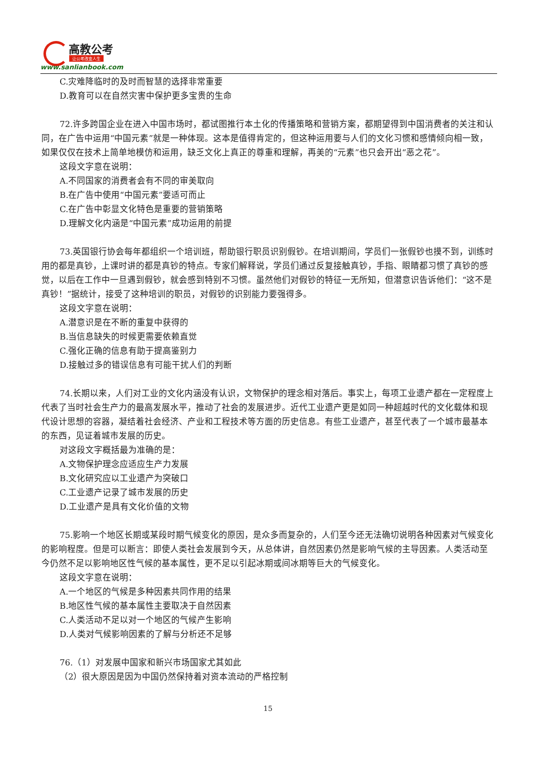高教公考
让公考改变人生
www.sanlianbook.com
C.灾难降临时的及时而智慧的选择非常重要
D.教育可以在自然灾害中保护更多宝贵的生命
72.许多跨国企业在进入中国市场时，都试图推行本土化的传播策略和营销方案，都期望得到中国消费者的关注和认同，在广告中运用“中国元素”就是一种体现。这本是值得肯定的，但这种运用要与人们的文化习惯和感情倾向相一致，如果仅仅在技术上简单地模仿和运用，缺乏文化上真正的尊重和理解，再美的“元素”也只会开出“恶之花”。
这段文字意在说明：
A.不同国家的消费者会有不同的审美取向
B.在广告中使用“中国元素”要适可而止
C.在广告中彰显文化特色是重要的营销策略
D.理解文化内涵是“中国元素”成功运用的前提
73.英国银行协会每年都组织一个培训班，帮助银行职员识别假钞。在培训期间，学员们一张假钞也摸不到，训练时用的都是真钞，上课时讲的都是真钞的特点。专家们解释说，学员们通过反复接触真钞，手指、眼睛都习惯了真钞的感觉，以后在工作中一旦遇到假钞，就会感到特别不习惯。虽然他们对假钞的特征一无所知，但潜意识告诉他们：“这不是真钞！”据统计，接受了这种培训的职员，对假钞的识别能力要强得多。
这段文字意在说明：
A.潜意识是在不断的重复中获得的
B.当信息缺失的时候更需要依赖直觉
C.强化正确的信息有助于提高鉴别力
D.接触过多的错误信息有可能干扰人们的判断
74.长期以来，人们对工业的文化内涵没有认识，文物保护的理念相对落后。事实上，每项工业遗产都在一定程度上代表了当时社会生产力的最高发展水平，推动了社会的发展进步。近代工业遗产更是如同一种超越时代的文化载体和现代设计思想的容器，凝结着社会经济、产业和工程技术等方面的历史信息。有些工业遗产，甚至代表了一个城市最基本的东西，见证着城市发展的历史。
对这段文字概括最为准确的是：
A.文物保护理念应适应生产力发展
B.文化研究应以工业遗产为突破口
C.工业遗产记录了城市发展的历史
D.工业遗产是具有文化价值的文物
75.影响一个地区长期或某段时期气候变化的原因，是众多而复杂的，人们至今还无法确切说明各种因素对气候变化的影响程度。但是可以断言：即使人类社会发展到今天，从总体讲，自然因素仍然是影响气候的主导因素。人类活动至今仍然不足以影响地区性气候的基本属性，更不足以引起冰期或间冰期等巨大的气候变化。
这段文字意在说明：
A.一个地区的气候是多种因素共同作用的结果
B.地区性气候的基本属性主要取决于自然因素
C.人类活动不足以对一个地区的气候产生影响
D.人类对气候影响因素的了解与分析还不足够
76.（1）对发展中国家和新兴市场国家尤其如此
（2）很大原因是因为中国仍然保持着对资本流动的严格控制
15